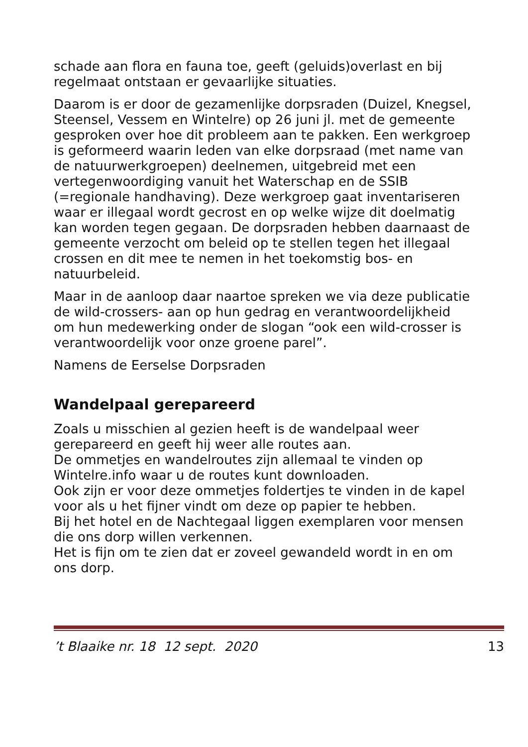schade aan flora en fauna toe, geeft (geluids)overlast en bij regelmaat ontstaan er gevaarlijke situaties.
Daarom is er door de gezamenlijke dorpsraden (Duizel, Knegsel, Steensel, Vessem en Wintelre) op 26 juni jl. met de gemeente gesproken over hoe dit probleem aan te pakken. Een werkgroep is geformeerd waarin leden van elke dorpsraad (met name van de natuurwerkgroepen) deelnemen, uitgebreid met een vertegenwoordiging vanuit het Waterschap en de SSIB (=regionale handhaving). Deze werkgroep gaat inventariseren waar er illegaal wordt gecrost en op welke wijze dit doelmatig kan worden tegen gegaan. De dorpsraden hebben daarnaast de gemeente verzocht om beleid op te stellen tegen het illegaal crossen en dit mee te nemen in het toekomstig bos- en natuurbeleid.
Maar in de aanloop daar naartoe spreken we via deze publicatie de wild-crossers- aan op hun gedrag en verantwoordelijkheid om hun medewerking onder de slogan “ook een wild-crosser is verantwoordelijk voor onze groene parel”.
Namens de Eerselse Dorpsraden
Wandelpaal gerepareerd
Zoals u misschien al gezien heeft is de wandelpaal weer gerepareerd en geeft hij weer alle routes aan.
De ommetjes en wandelroutes zijn allemaal te vinden op Wintelre.info waar u de routes kunt downloaden.
Ook zijn er voor deze ommetjes foldertjes te vinden in de kapel voor als u het fijner vindt om deze op papier te hebben.
Bij het hotel en de Nachtegaal liggen exemplaren voor mensen die ons dorp willen verkennen.
Het is fijn om te zien dat er zoveel gewandeld wordt in en om ons dorp.
’t Blaaike nr. 18 12 sept. 2020 13